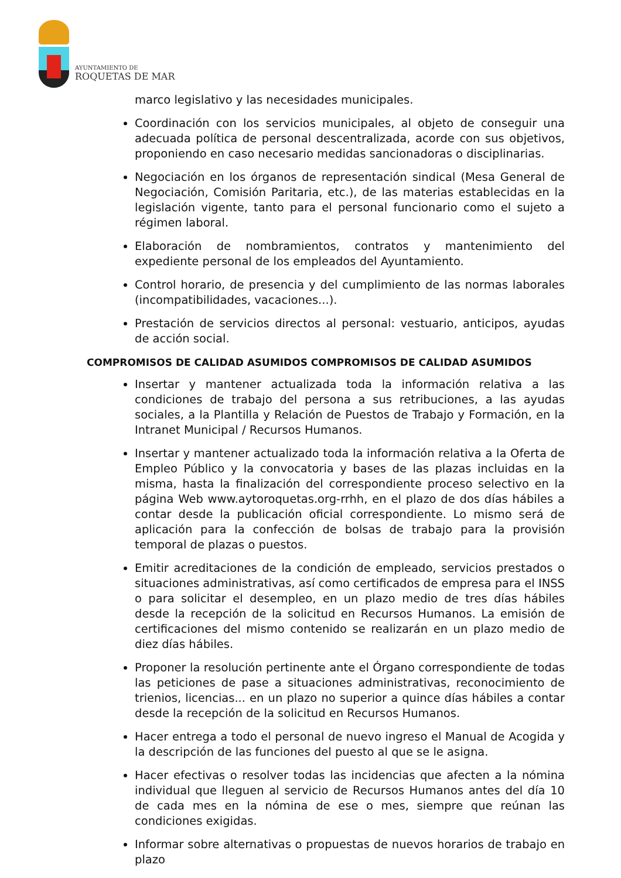AYUNTAMIENTO DE
ROQUETAS DE MAR
marco legislativo y las necesidades municipales.
Coordinación con los servicios municipales, al objeto de conseguir una adecuada política de personal descentralizada, acorde con sus objetivos, proponiendo en caso necesario medidas sancionadoras o disciplinarias.
Negociación en los órganos de representación sindical (Mesa General de Negociación, Comisión Paritaria, etc.), de las materias establecidas en la legislación vigente, tanto para el personal funcionario como el sujeto a régimen laboral.
Elaboración de nombramientos, contratos y mantenimiento del expediente personal de los empleados del Ayuntamiento.
Control horario, de presencia y del cumplimiento de las normas laborales (incompatibilidades, vacaciones...).
Prestación de servicios directos al personal: vestuario, anticipos, ayudas de acción social.
COMPROMISOS DE CALIDAD ASUMIDOS COMPROMISOS DE CALIDAD ASUMIDOS
Insertar y mantener actualizada toda la información relativa a las condiciones de trabajo del persona a sus retribuciones, a las ayudas sociales, a la Plantilla y Relación de Puestos de Trabajo y Formación, en la Intranet Municipal / Recursos Humanos.
Insertar y mantener actualizado toda la información relativa a la Oferta de Empleo Público y la convocatoria y bases de las plazas incluidas en la misma, hasta la finalización del correspondiente proceso selectivo en la página Web www.aytoroquetas.org-rrhh, en el plazo de dos días hábiles a contar desde la publicación oficial correspondiente. Lo mismo será de aplicación para la confección de bolsas de trabajo para la provisión temporal de plazas o puestos.
Emitir acreditaciones de la condición de empleado, servicios prestados o situaciones administrativas, así como certificados de empresa para el INSS o para solicitar el desempleo, en un plazo medio de tres días hábiles desde la recepción de la solicitud en Recursos Humanos. La emisión de certificaciones del mismo contenido se realizarán en un plazo medio de diez días hábiles.
Proponer la resolución pertinente ante el Órgano correspondiente de todas las peticiones de pase a situaciones administrativas, reconocimiento de trienios, licencias... en un plazo no superior a quince días hábiles a contar desde la recepción de la solicitud en Recursos Humanos.
Hacer entrega a todo el personal de nuevo ingreso el Manual de Acogida y la descripción de las funciones del puesto al que se le asigna.
Hacer efectivas o resolver todas las incidencias que afecten a la nómina individual que lleguen al servicio de Recursos Humanos antes del día 10 de cada mes en la nómina de ese o mes, siempre que reúnan las condiciones exigidas.
Informar sobre alternativas o propuestas de nuevos horarios de trabajo en plazo